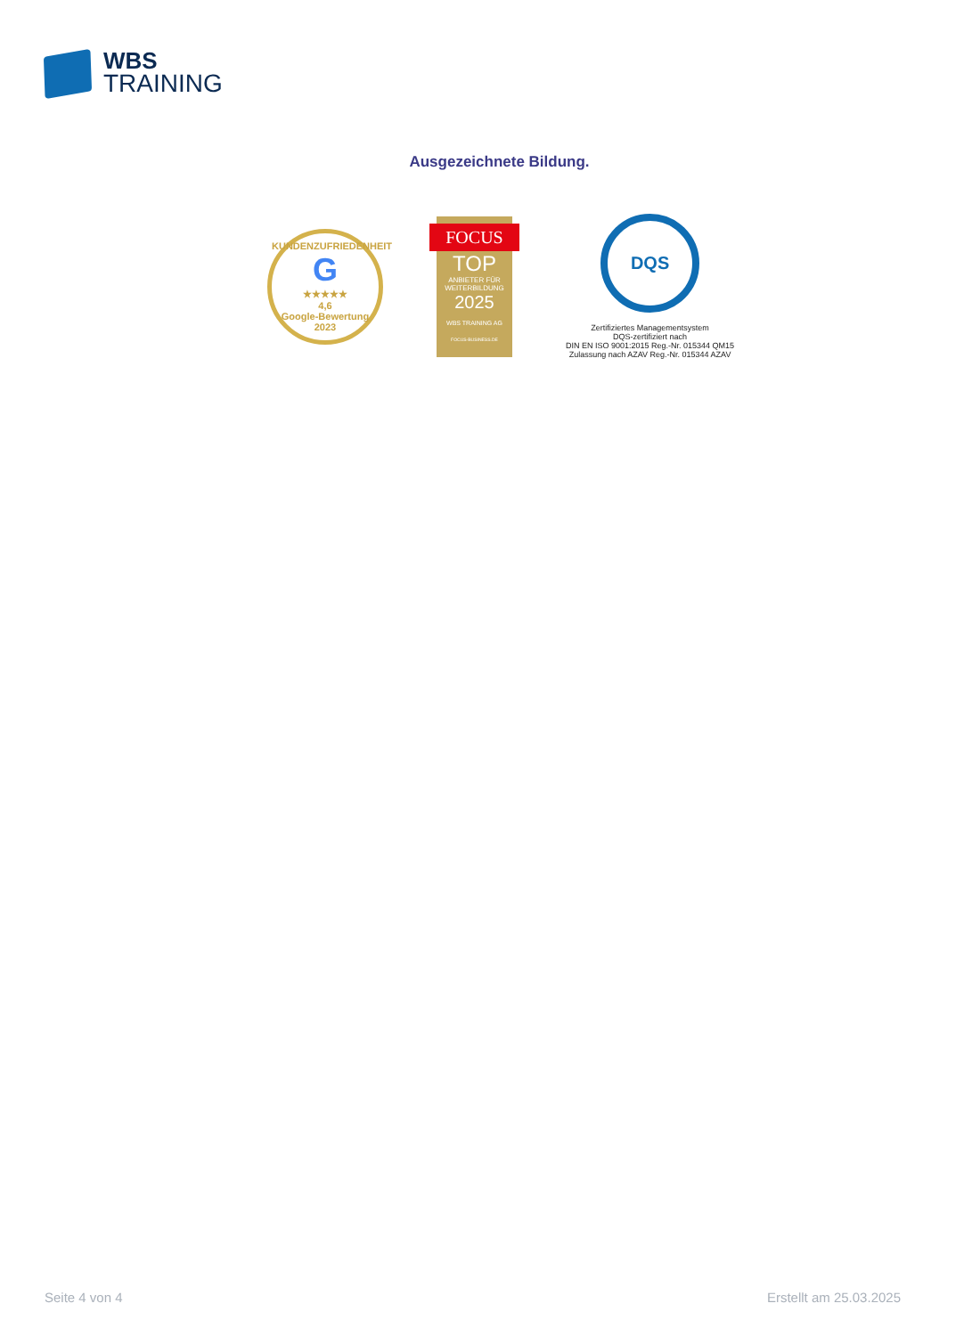WBS
TRAINING
Ausgezeichnete Bildung.
KUNDENZUFRIEDENHEIT
G
★★★★★
4,6
Google-Bewertung 2023
FOCUS
TOP
ANBIETER FÜR WEITERBILDUNG
2025
WBS TRAINING AG
FOCUS-BUSINESS.DE
DQS
Zertifiziertes Managementsystem
DQS-zertifiziert nach
DIN EN ISO 9001:2015 Reg.-Nr. 015344 QM15
Zulassung nach AZAV Reg.-Nr. 015344 AZAV
Seite 4 von 4 Erstellt am 25.03.2025